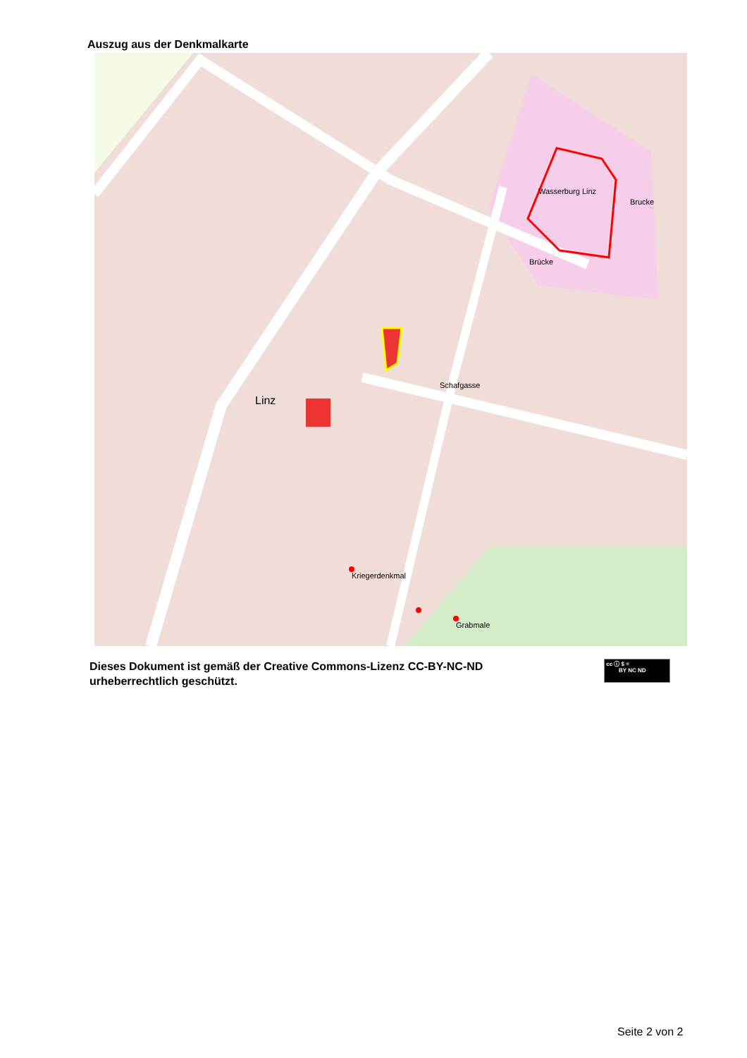Auszug aus der Denkmalkarte
Wasserburg Linz
Linz
Kriegerdenkmal
Grabmale
Brücke
Brucke
Schafgasse
Dieses Dokument ist gemäß der Creative Commons-Lizenz CC-BY-NC-ND
urheberrechtlich geschützt.
cc ⓘ $ =
BY NC ND
Seite 2 von 2